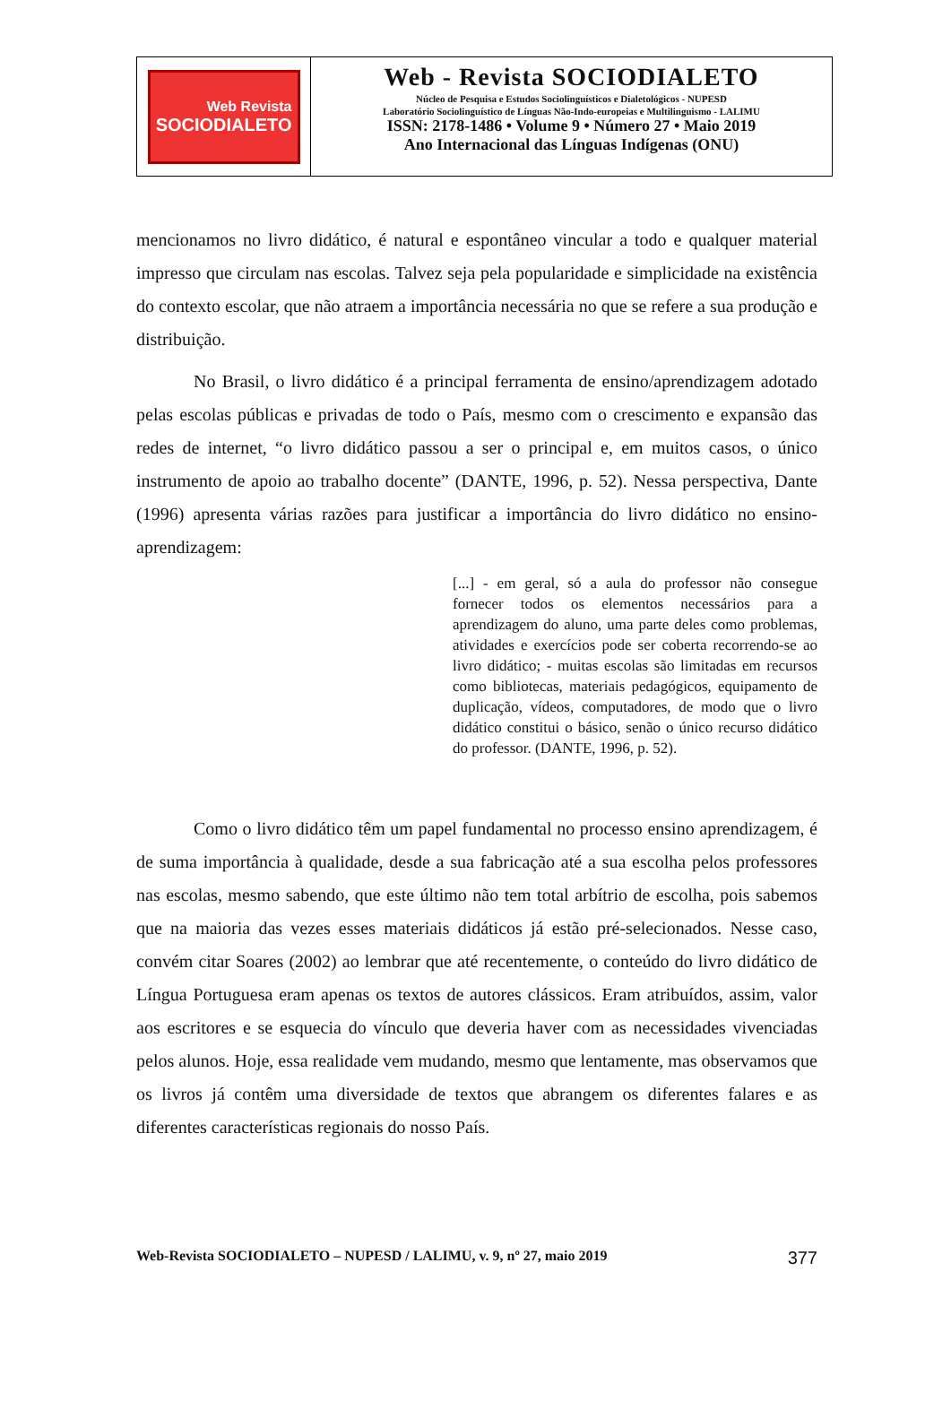Web Revista
SOCIODIALETO
Web - Revista SOCIODIALETO
Núcleo de Pesquisa e Estudos Sociolinguísticos e Dialetológicos - NUPESD
Laboratório Sociolinguístico de Línguas Não-Indo-europeias e Multilinguismo - LALIMU
ISSN: 2178-1486 • Volume 9 • Número 27 • Maio 2019
Ano Internacional das Línguas Indígenas (ONU)
mencionamos no livro didático, é natural e espontâneo vincular a todo e qualquer material impresso que circulam nas escolas. Talvez seja pela popularidade e simplicidade na existência do contexto escolar, que não atraem a importância necessária no que se refere a sua produção e distribuição.
No Brasil, o livro didático é a principal ferramenta de ensino/aprendizagem adotado pelas escolas públicas e privadas de todo o País, mesmo com o crescimento e expansão das redes de internet, “o livro didático passou a ser o principal e, em muitos casos, o único instrumento de apoio ao trabalho docente” (DANTE, 1996, p. 52). Nessa perspectiva, Dante (1996) apresenta várias razões para justificar a importância do livro didático no ensino-aprendizagem:
[...] - em geral, só a aula do professor não consegue fornecer todos os elementos necessários para a aprendizagem do aluno, uma parte deles como problemas, atividades e exercícios pode ser coberta recorrendo-se ao livro didático; - muitas escolas são limitadas em recursos como bibliotecas, materiais pedagógicos, equipamento de duplicação, vídeos, computadores, de modo que o livro didático constitui o básico, senão o único recurso didático do professor. (DANTE, 1996, p. 52).
Como o livro didático têm um papel fundamental no processo ensino aprendizagem, é de suma importância à qualidade, desde a sua fabricação até a sua escolha pelos professores nas escolas, mesmo sabendo, que este último não tem total arbítrio de escolha, pois sabemos que na maioria das vezes esses materiais didáticos já estão pré-selecionados. Nesse caso, convém citar Soares (2002) ao lembrar que até recentemente, o conteúdo do livro didático de Língua Portuguesa eram apenas os textos de autores clássicos. Eram atribuídos, assim, valor aos escritores e se esquecia do vínculo que deveria haver com as necessidades vivenciadas pelos alunos. Hoje, essa realidade vem mudando, mesmo que lentamente, mas observamos que os livros já contêm uma diversidade de textos que abrangem os diferentes falares e as diferentes características regionais do nosso País.
Web-Revista SOCIODIALETO – NUPESD / LALIMU, v. 9, nº 27, maio 2019 377